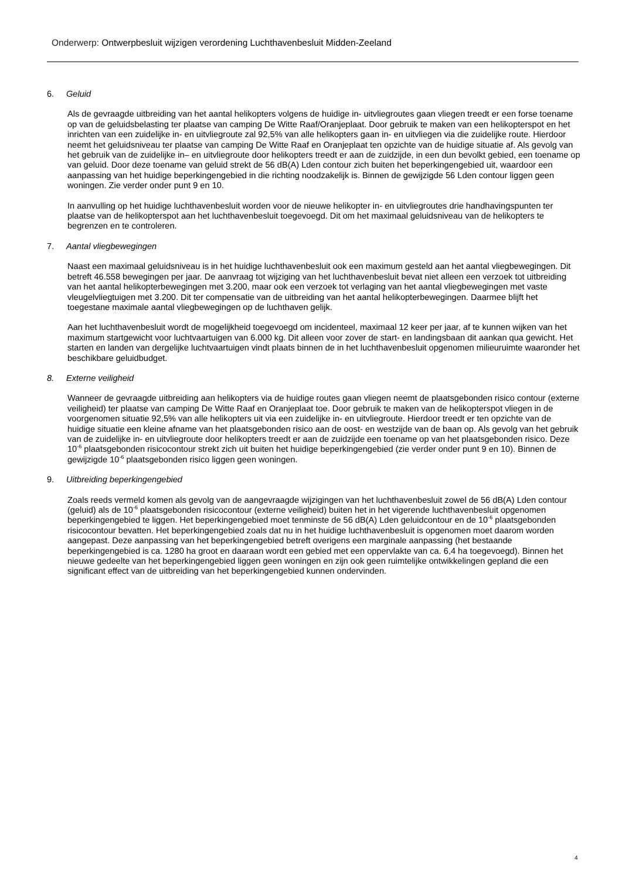Onderwerp: Ontwerpbesluit wijzigen verordening Luchthavenbesluit Midden-Zeeland
6. Geluid
Als de gevraagde uitbreiding van het aantal helikopters volgens de huidige in- uitvliegroutes gaan vliegen treedt er een forse toename op van de geluidsbelasting ter plaatse van camping De Witte Raaf/Oranjeplaat. Door gebruik te maken van een helikopterspot en het inrichten van een zuidelijke in- en uitvliegroute zal 92,5% van alle helikopters gaan in- en uitvliegen via die zuidelijke route. Hierdoor neemt het geluidsniveau ter plaatse van camping De Witte Raaf en Oranjeplaat ten opzichte van de huidige situatie af. Als gevolg van het gebruik van de zuidelijke in– en uitvliegroute door helikopters treedt er aan de zuidzijde, in een dun bevolkt gebied, een toename op van geluid. Door deze toename van geluid strekt de 56 dB(A) Lden contour zich buiten het beperkingengebied uit, waardoor een aanpassing van het huidige beperkingengebied in die richting noodzakelijk is. Binnen de gewijzigde 56 Lden contour liggen geen woningen. Zie verder onder punt 9 en 10.
In aanvulling op het huidige luchthavenbesluit worden voor de nieuwe helikopter in- en uitvliegroutes drie handhavingspunten ter plaatse van de helikopterspot aan het luchthavenbesluit toegevoegd. Dit om het maximaal geluidsniveau van de helikopters te begrenzen en te controleren.
7. Aantal vliegbewegingen
Naast een maximaal geluidsniveau is in het huidige luchthavenbesluit ook een maximum gesteld aan het aantal vliegbewegingen. Dit betreft 46.558 bewegingen per jaar. De aanvraag tot wijziging van het luchthavenbesluit bevat niet alleen een verzoek tot uitbreiding van het aantal helikopterbewegingen met 3.200, maar ook een verzoek tot verlaging van het aantal vliegbewegingen met vaste vleugelvliegtuigen met 3.200. Dit ter compensatie van de uitbreiding van het aantal helikopterbewegingen. Daarmee blijft het toegestane maximale aantal vliegbewegingen op de luchthaven gelijk.
Aan het luchthavenbesluit wordt de mogelijkheid toegevoegd om incidenteel, maximaal 12 keer per jaar, af te kunnen wijken van het maximum startgewicht voor luchtvaartuigen van 6.000 kg. Dit alleen voor zover de start- en landingsbaan dit aankan qua gewicht. Het starten en landen van dergelijke luchtvaartuigen vindt plaats binnen de in het luchthavenbesluit opgenomen milieuruimte waaronder het beschikbare geluidbudget.
8. Externe veiligheid
Wanneer de gevraagde uitbreiding aan helikopters via de huidige routes gaan vliegen neemt de plaatsgebonden risico contour (externe veiligheid) ter plaatse van camping De Witte Raaf en Oranjeplaat toe. Door gebruik te maken van de helikopterspot vliegen in de voorgenomen situatie 92,5% van alle helikopters uit via een zuidelijke in- en uitvliegroute. Hierdoor treedt er ten opzichte van de huidige situatie een kleine afname van het plaatsgebonden risico aan de oost- en westzijde van de baan op. Als gevolg van het gebruik van de zuidelijke in- en uitvliegroute door helikopters treedt er aan de zuidzijde een toename op van het plaatsgebonden risico. Deze 10<sup>-6</sup> plaatsgebonden risicocontour strekt zich uit buiten het huidige beperkingengebied (zie verder onder punt 9 en 10). Binnen de gewijzigde 10<sup>-6</sup> plaatsgebonden risico liggen geen woningen.
9. Uitbreiding beperkingengebied
Zoals reeds vermeld komen als gevolg van de aangevraagde wijzigingen van het luchthavenbesluit zowel de 56 dB(A) Lden contour (geluid) als de 10<sup>-6</sup> plaatsgebonden risicocontour (externe veiligheid) buiten het in het vigerende luchthavenbesluit opgenomen beperkingengebied te liggen. Het beperkingengebied moet tenminste de 56 dB(A) Lden geluidcontour en de 10<sup>-6</sup> plaatsgebonden risicocontour bevatten. Het beperkingengebied zoals dat nu in het huidige luchthavenbesluit is opgenomen moet daarom worden aangepast. Deze aanpassing van het beperkingengebied betreft overigens een marginale aanpassing (het bestaande beperkingengebied is ca. 1280 ha groot en daaraan wordt een gebied met een oppervlakte van ca. 6,4 ha toegevoegd). Binnen het nieuwe gedeelte van het beperkingengebied liggen geen woningen en zijn ook geen ruimtelijke ontwikkelingen gepland die een significant effect van de uitbreiding van het beperkingengebied kunnen ondervinden.
4